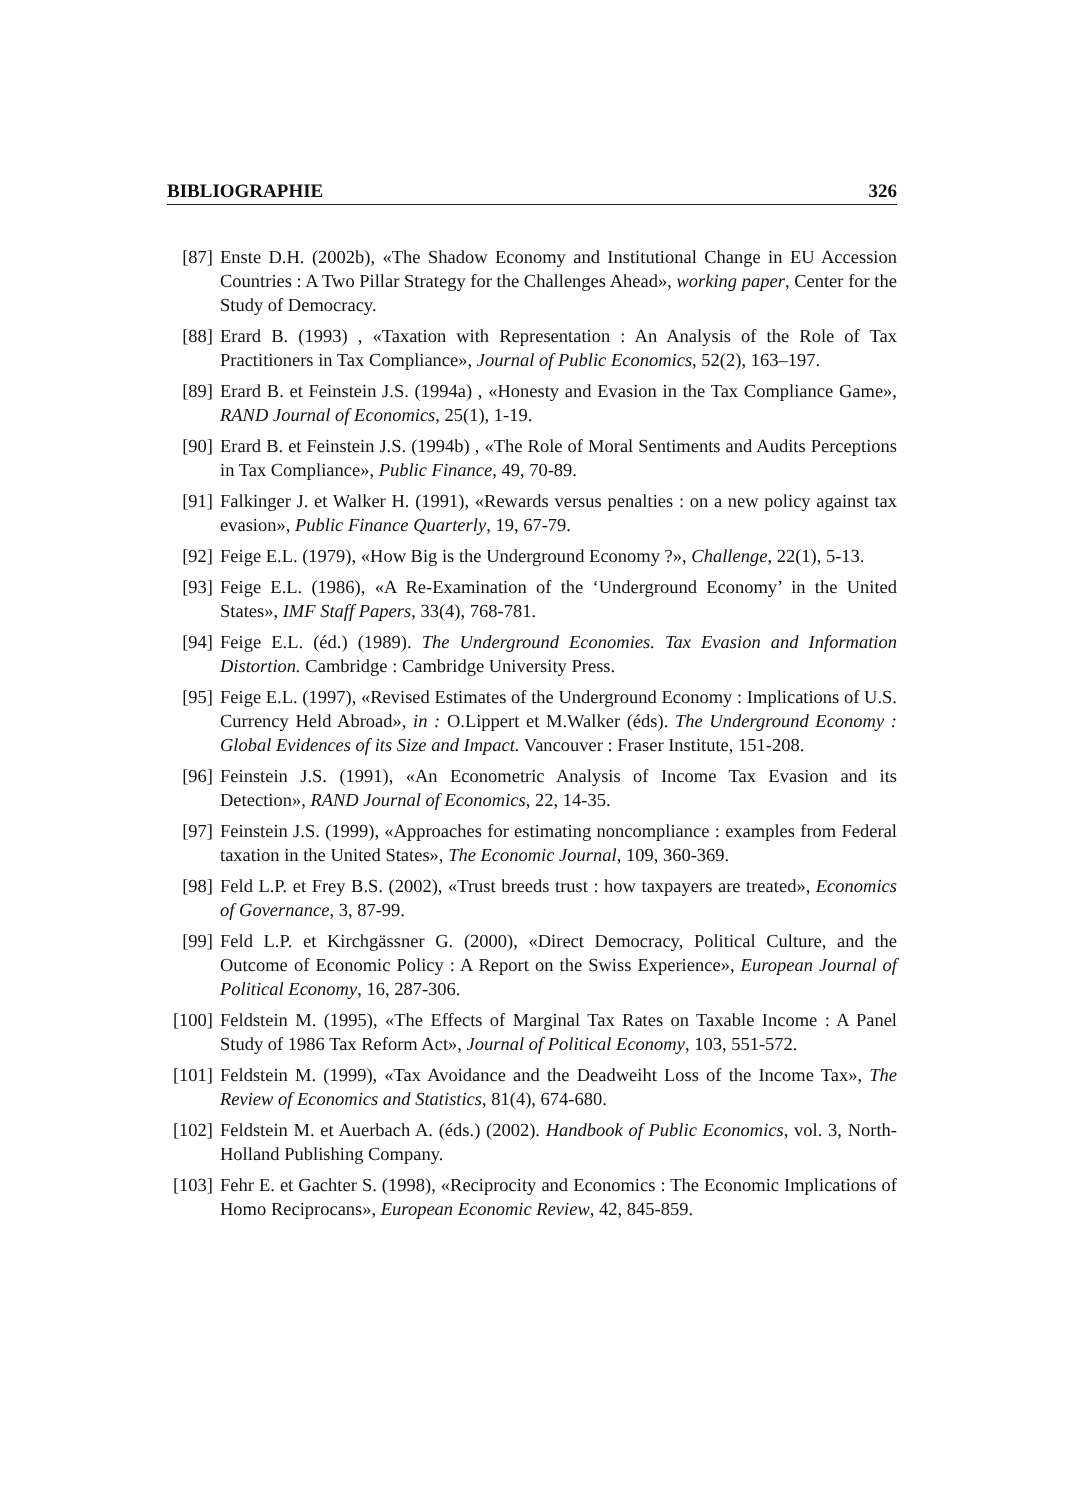BIBLIOGRAPHIE 326
[87] Enste D.H. (2002b), «The Shadow Economy and Institutional Change in EU Accession Countries : A Two Pillar Strategy for the Challenges Ahead», working paper, Center for the Study of Democracy.
[88] Erard B. (1993) , «Taxation with Representation : An Analysis of the Role of Tax Practitioners in Tax Compliance», Journal of Public Economics, 52(2), 163–197.
[89] Erard B. et Feinstein J.S. (1994a) , «Honesty and Evasion in the Tax Compliance Game», RAND Journal of Economics, 25(1), 1-19.
[90] Erard B. et Feinstein J.S. (1994b) , «The Role of Moral Sentiments and Audits Perceptions in Tax Compliance», Public Finance, 49, 70-89.
[91] Falkinger J. et Walker H. (1991), «Rewards versus penalties : on a new policy against tax evasion», Public Finance Quarterly, 19, 67-79.
[92] Feige E.L. (1979), «How Big is the Underground Economy ?», Challenge, 22(1), 5-13.
[93] Feige E.L. (1986), «A Re-Examination of the ‘Underground Economy’ in the United States», IMF Staff Papers, 33(4), 768-781.
[94] Feige E.L. (éd.) (1989). The Underground Economies. Tax Evasion and Information Distortion. Cambridge : Cambridge University Press.
[95] Feige E.L. (1997), «Revised Estimates of the Underground Economy : Implications of U.S. Currency Held Abroad», in : O.Lippert et M.Walker (éds). The Underground Economy : Global Evidences of its Size and Impact. Vancouver : Fraser Institute, 151-208.
[96] Feinstein J.S. (1991), «An Econometric Analysis of Income Tax Evasion and its Detection», RAND Journal of Economics, 22, 14-35.
[97] Feinstein J.S. (1999), «Approaches for estimating noncompliance : examples from Federal taxation in the United States», The Economic Journal, 109, 360-369.
[98] Feld L.P. et Frey B.S. (2002), «Trust breeds trust : how taxpayers are treated», Economics of Governance, 3, 87-99.
[99] Feld L.P. et Kirchgässner G. (2000), «Direct Democracy, Political Culture, and the Outcome of Economic Policy : A Report on the Swiss Experience», European Journal of Political Economy, 16, 287-306.
[100] Feldstein M. (1995), «The Effects of Marginal Tax Rates on Taxable Income : A Panel Study of 1986 Tax Reform Act», Journal of Political Economy, 103, 551-572.
[101] Feldstein M. (1999), «Tax Avoidance and the Deadweiht Loss of the Income Tax», The Review of Economics and Statistics, 81(4), 674-680.
[102] Feldstein M. et Auerbach A. (éds.) (2002). Handbook of Public Economics, vol. 3, North-Holland Publishing Company.
[103] Fehr E. et Gachter S. (1998), «Reciprocity and Economics : The Economic Implications of Homo Reciprocans», European Economic Review, 42, 845-859.